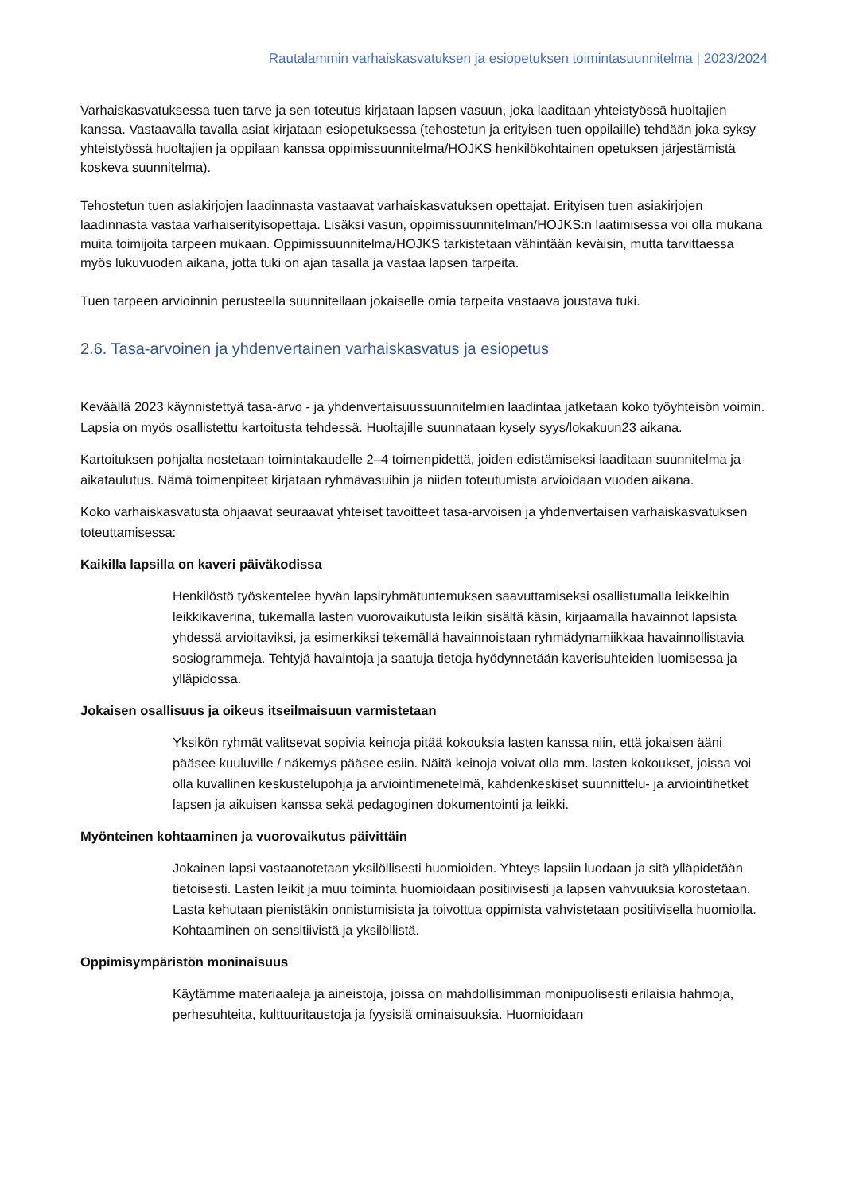Rautalammin varhaiskasvatuksen ja esiopetuksen toimintasuunnitelma | 2023/2024
Varhaiskasvatuksessa tuen tarve ja sen toteutus kirjataan lapsen vasuun, joka laaditaan yhteistyössä huoltajien kanssa. Vastaavalla tavalla asiat kirjataan esiopetuksessa (tehostetun ja erityisen tuen oppilaille) tehdään joka syksy yhteistyössä huoltajien ja oppilaan kanssa oppimissuunnitelma/HOJKS henkilökohtainen opetuksen järjestämistä koskeva suunnitelma).
Tehostetun tuen asiakirjojen laadinnasta vastaavat varhaiskasvatuksen opettajat. Erityisen tuen asiakirjojen laadinnasta vastaa varhaiserityisopettaja. Lisäksi vasun, oppimissuunnitelman/HOJKS:n laatimisessa voi olla mukana muita toimijoita tarpeen mukaan. Oppimissuunnitelma/HOJKS tarkistetaan vähintään keväisin, mutta tarvittaessa myös lukuvuoden aikana, jotta tuki on ajan tasalla ja vastaa lapsen tarpeita.
Tuen tarpeen arvioinnin perusteella suunnitellaan jokaiselle omia tarpeita vastaava joustava tuki.
2.6. Tasa-arvoinen ja yhdenvertainen varhaiskasvatus ja esiopetus
Keväällä 2023 käynnistettyä tasa-arvo - ja yhdenvertaisuussuunnitelmien laadintaa jatketaan koko työyhteisön voimin. Lapsia on myös osallistettu kartoitusta tehdessä. Huoltajille suunnataan kysely syys/lokakuun23 aikana.
Kartoituksen pohjalta nostetaan toimintakaudelle 2–4 toimenpidettä, joiden edistämiseksi laaditaan suunnitelma ja aikataulutus. Nämä toimenpiteet kirjataan ryhmävasuihin ja niiden toteutumista arvioidaan vuoden aikana.
Koko varhaiskasvatusta ohjaavat seuraavat yhteiset tavoitteet tasa-arvoisen ja yhdenvertaisen varhaiskasvatuksen toteuttamisessa:
Kaikilla lapsilla on kaveri päiväkodissa
Henkilöstö työskentelee hyvän lapsiryhmätuntemuksen saavuttamiseksi osallistumalla leikkeihin leikkikaverina, tukemalla lasten vuorovaikutusta leikin sisältä käsin, kirjaamalla havainnot lapsista yhdessä arvioitaviksi, ja esimerkiksi tekemällä havainnoistaan ryhmädynamiikkaa havainnollistavia sosiogrammeja. Tehtyjä havaintoja ja saatuja tietoja hyödynnetään kaverisuhteiden luomisessa ja ylläpidossa.
Jokaisen osallisuus ja oikeus itseilmaisuun varmistetaan
Yksikön ryhmät valitsevat sopivia keinoja pitää kokouksia lasten kanssa niin, että jokaisen ääni pääsee kuuluville / näkemys pääsee esiin. Näitä keinoja voivat olla mm. lasten kokoukset, joissa voi olla kuvallinen keskustelupohja ja arviointimenetelmä, kahdenkeskiset suunnittelu- ja arviointihetket lapsen ja aikuisen kanssa sekä pedagoginen dokumentointi ja leikki.
Myönteinen kohtaaminen ja vuorovaikutus päivittäin
Jokainen lapsi vastaanotetaan yksilöllisesti huomioiden. Yhteys lapsiin luodaan ja sitä ylläpidetään tietoisesti. Lasten leikit ja muu toiminta huomioidaan positiivisesti ja lapsen vahvuuksia korostetaan. Lasta kehutaan pienistäkin onnistumisista ja toivottua oppimista vahvistetaan positiivisella huomiolla. Kohtaaminen on sensitiivistä ja yksilöllistä.
Oppimisympäristön moninaisuus
Käytämme materiaaleja ja aineistoja, joissa on mahdollisimman monipuolisesti erilaisia hahmoja, perhesuhteita, kulttuuritaustoja ja fyysisiä ominaisuuksia. Huomioidaan